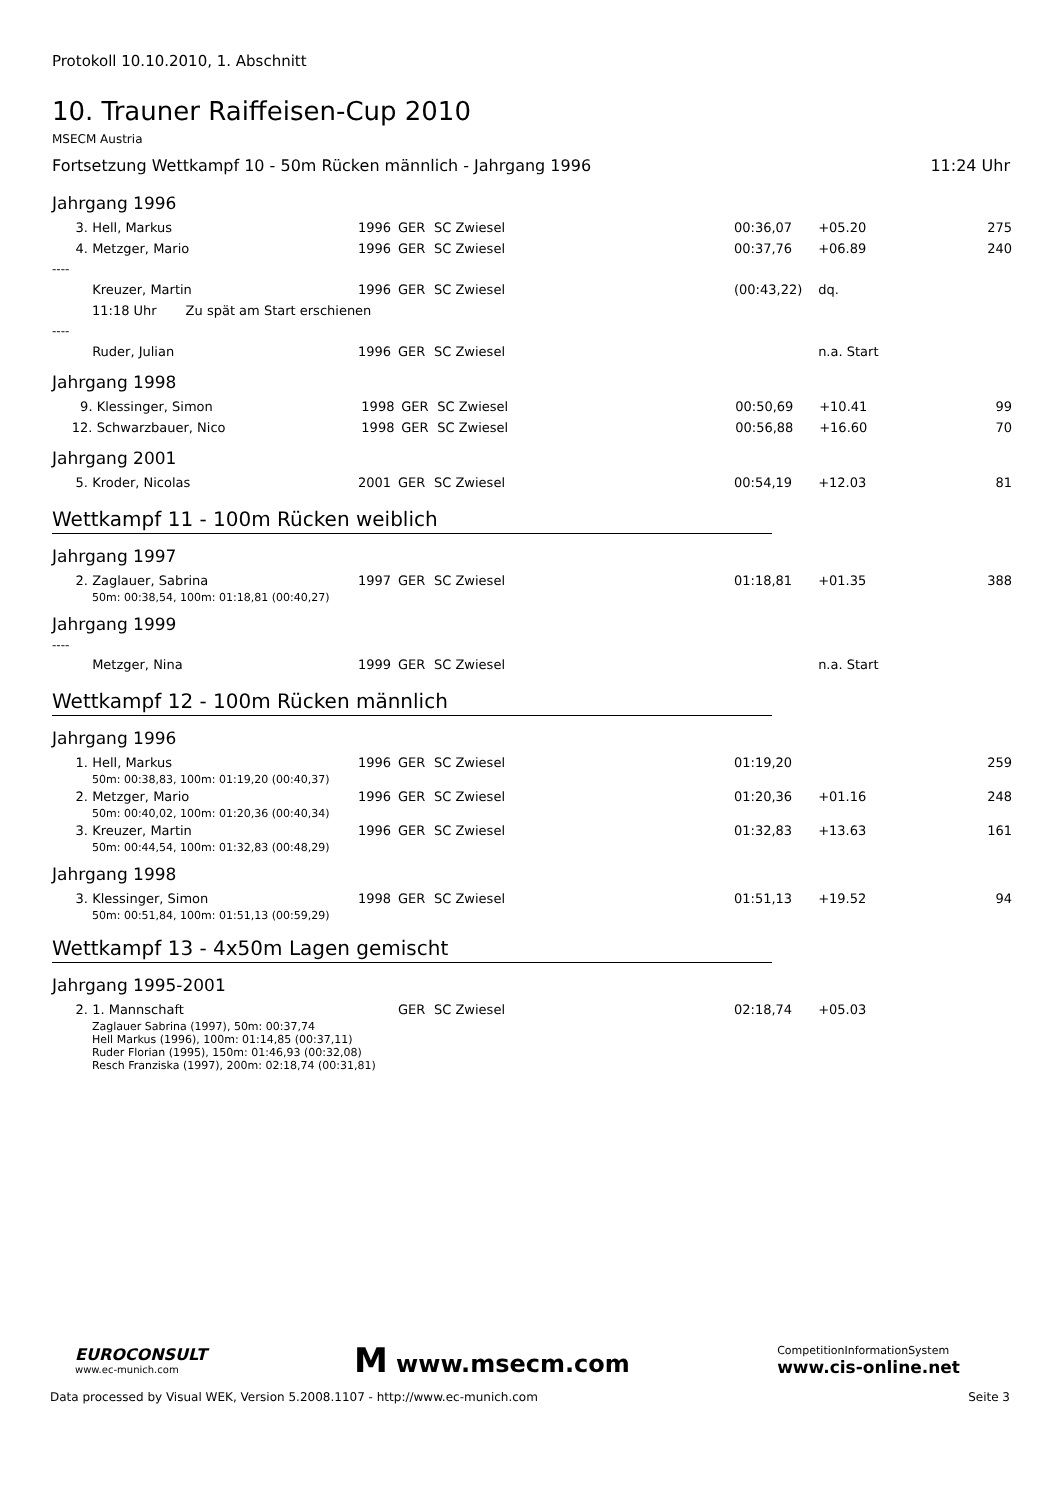Protokoll 10.10.2010, 1. Abschnitt
10. Trauner Raiffeisen-Cup 2010
MSECM Austria
Fortsetzung Wettkampf 10 - 50m Rücken männlich - Jahrgang 1996 11:24 Uhr
Jahrgang 1996
| | 3. | Hell, Markus | 1996 | GER | SC Zwiesel | 00:36,07 | +05.20 | 275 |
| | 4. | Metzger, Mario | 1996 | GER | SC Zwiesel | 00:37,76 | +06.89 | 240 |
| ---- | | | | | | | | |
| | | Kreuzer, Martin | 1996 | GER | SC Zwiesel | (00:43,22) | dq. | |
| 11:18 Uhr Zu spät am Start erschienen | | | | | | | | |
| ---- | | | | | | | | |
| | | Ruder, Julian | 1996 | GER | SC Zwiesel | | n.a. Start | |
Jahrgang 1998
| | 9. | Klessinger, Simon | 1998 | GER | SC Zwiesel | 00:50,69 | +10.41 | 99 |
| | 12. | Schwarzbauer, Nico | 1998 | GER | SC Zwiesel | 00:56,88 | +16.60 | 70 |
Jahrgang 2001
| | 5. | Kroder, Nicolas | 2001 | GER | SC Zwiesel | 00:54,19 | +12.03 | 81 |
Wettkampf 11 - 100m Rücken weiblich
Jahrgang 1997
| | 2. | Zaglauer, Sabrina | 1997 | GER | SC Zwiesel | 01:18,81 | +01.35 | 388 |
| 50m: 00:38,54, 100m: 01:18,81 (00:40,27) | | | | | | | | |
Jahrgang 1999
----
| | | Metzger, Nina | 1999 | GER | SC Zwiesel | | n.a. Start | |
Wettkampf 12 - 100m Rücken männlich
Jahrgang 1996
| | 1. | Hell, Markus | 1996 | GER | SC Zwiesel | 01:19,20 | | 259 |
| 50m: 00:38,83, 100m: 01:19,20 (00:40,37) | | | | | | | | |
| | 2. | Metzger, Mario | 1996 | GER | SC Zwiesel | 01:20,36 | +01.16 | 248 |
| 50m: 00:40,02, 100m: 01:20,36 (00:40,34) | | | | | | | | |
| | 3. | Kreuzer, Martin | 1996 | GER | SC Zwiesel | 01:32,83 | +13.63 | 161 |
| 50m: 00:44,54, 100m: 01:32,83 (00:48,29) | | | | | | | | |
Jahrgang 1998
| | 3. | Klessinger, Simon | 1998 | GER | SC Zwiesel | 01:51,13 | +19.52 | 94 |
| 50m: 00:51,84, 100m: 01:51,13 (00:59,29) | | | | | | | | |
Wettkampf 13 - 4x50m Lagen gemischt
Jahrgang 1995-2001
| | 2. | 1. Mannschaft | | GER | SC Zwiesel | 02:18,74 | +05.03 | |
| Zaglauer Sabrina (1997), 50m: 00:37,74 Hell Markus (1996), 100m: 01:14,85 (00:37,11) Ruder Florian (1995), 150m: 01:46,93 (00:32,08) Resch Franziska (1997), 200m: 02:18,74 (00:31,81) | | | | | | | | |
EUROCONSULT
www.ec-munich.com
M www.msecm.com
CompetitionInformationSystem
www.cis-online.net
Data processed by Visual WEK, Version 5.2008.1107 - http://www.ec-munich.com Seite 3